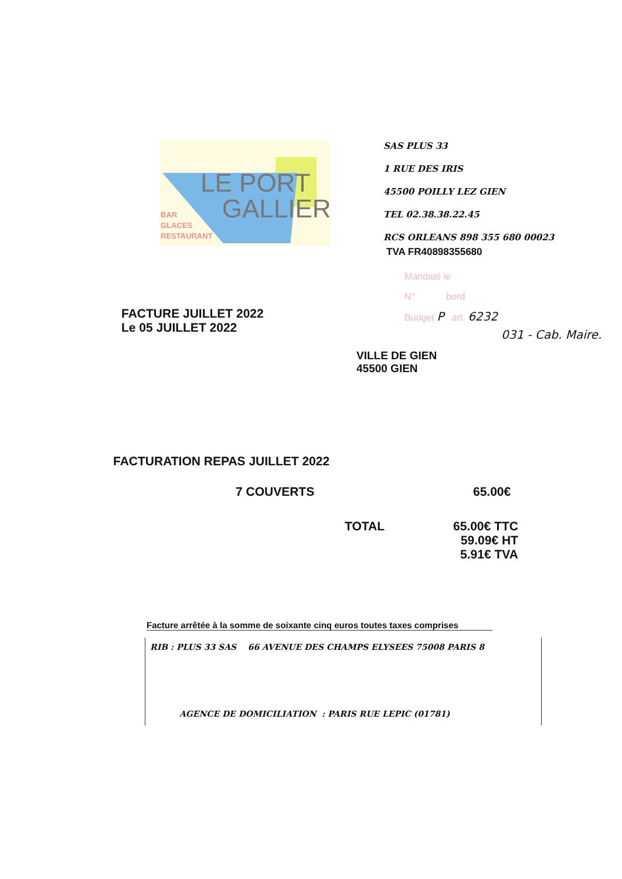LE PORT
GALLIER
BAR
GLACES
RESTAURANT
SAS PLUS 33
1 RUE DES IRIS
45500 POILLY LEZ GIEN
TEL 02.38.38.22.45
RCS ORLEANS 898 355 680 00023
TVA FR40898355680
Mandaté le
N° bord
Budget P art. 6232
031 - Cab. Maire.
FACTURE JUILLET 2022
Le 05 JUILLET 2022
VILLE DE GIEN
45500 GIEN
FACTURATION REPAS JUILLET 2022
7 COUVERTS 65.00€
TOTAL 65.00€ TTC
59.09€ HT
5.91€ TVA
Facture arrêtée à la somme de soixante cinq euros toutes taxes comprises
RIB : PLUS 33 SAS 66 AVENUE DES CHAMPS ELYSEES 75008 PARIS 8
AGENCE DE DOMICILIATION : PARIS RUE LEPIC (01781)